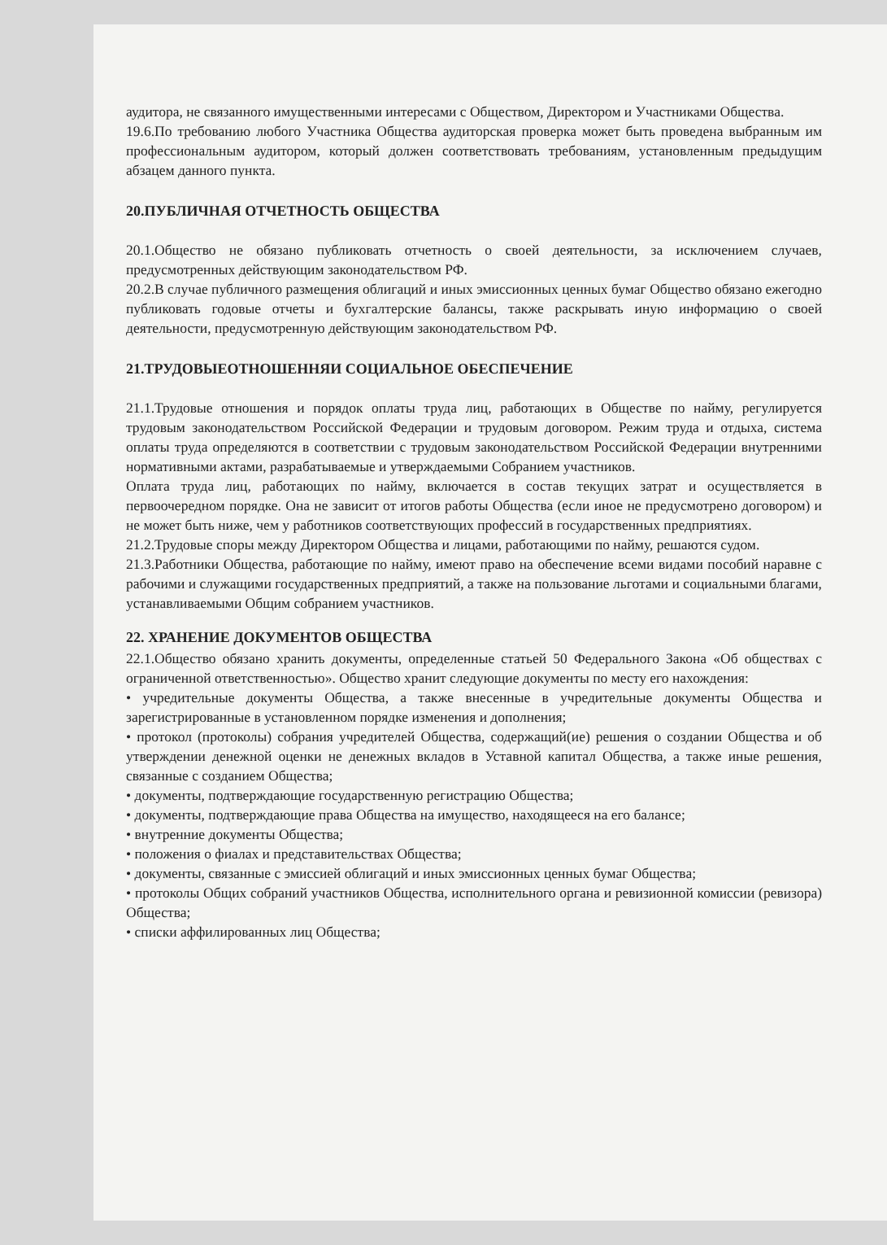аудитора, не связанного имущественными интересами с Обществом, Директором и Участниками Общества.
19.6.По требованию любого Участника Общества аудиторская проверка может быть проведена выбранным им профессиональным аудитором, который должен соответствовать требованиям, установленным предыдущим абзацем данного пункта.
20.ПУБЛИЧНАЯ ОТЧЕТНОСТЬ ОБЩЕСТВА
20.1.Общество не обязано публиковать отчетность о своей деятельности, за исключением случаев, предусмотренных действующим законодательством РФ.
20.2.В случае публичного размещения облигаций и иных эмиссионных ценных бумаг Общество обязано ежегодно публиковать годовые отчеты и бухгалтерские балансы, также раскрывать иную информацию о своей деятельности, предусмотренную действующим законодательством РФ.
21.ТРУДОВЫЕОТНОШЕННЯИ СОЦИАЛЬНОЕ ОБЕСПЕЧЕНИЕ
21.1.Трудовые отношения и порядок оплаты труда лиц, работающих в Обществе по найму, регулируется трудовым законодательством Российской Федерации и трудовым договором. Режим труда и отдыха, система оплаты труда определяются в соответствии с трудовым законодательством Российской Федерации внутренними нормативными актами, разрабатываемые и утверждаемыми Собранием участников.
Оплата труда лиц, работающих по найму, включается в состав текущих затрат и осуществляется в первоочередном порядке. Она не зависит от итогов работы Общества (если иное не предусмотрено договором) и не может быть ниже, чем у работников соответствующих профессий в государственных предприятиях.
21.2.Трудовые споры между Директором Общества и лицами, работающими по найму, решаются судом.
21.3.Работники Общества, работающие по найму, имеют право на обеспечение всеми видами пособий наравне с рабочими и служащими государственных предприятий, а также на пользование льготами и социальными благами, устанавливаемыми Общим собранием участников.
22. ХРАНЕНИЕ ДОКУМЕНТОВ ОБЩЕСТВА
22.1.Общество обязано хранить документы, определенные статьей 50 Федерального Закона «Об обществах с ограниченной ответственностью». Общество хранит следующие документы по месту его нахождения:
• учредительные документы Общества, а также внесенные в учредительные документы Общества и зарегистрированные в установленном порядке изменения и дополнения;
• протокол (протоколы) собрания учредителей Общества, содержащий(ие) решения о создании Общества и об утверждении денежной оценки не денежных вкладов в Уставной капитал Общества, а также иные решения, связанные с созданием Общества;
• документы, подтверждающие государственную регистрацию Общества;
• документы, подтверждающие права Общества на имущество, находящееся на его балансе;
• внутренние документы Общества;
• положения о фиалах и представительствах Общества;
• документы, связанные с эмиссией облигаций и иных эмиссионных ценных бумаг Общества;
• протоколы Общих собраний участников Общества, исполнительного органа и ревизионной комиссии (ревизора) Общества;
• списки аффилированных лиц Общества;